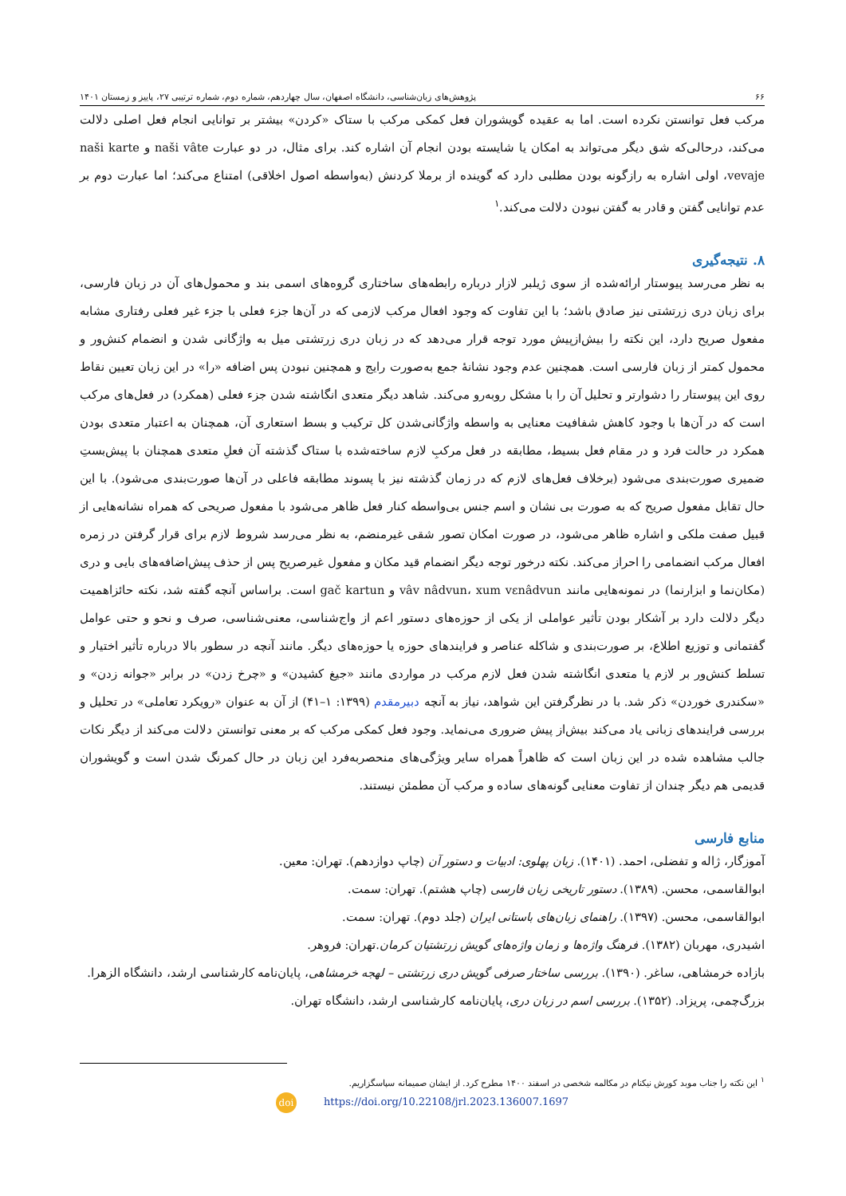۶۶ پژوهش‌های زبان‌شناسی، دانشگاه اصفهان، سال چهاردهم، شماره دوم، شماره ترتیبی ۲۷، پاییز و زمستان ۱۴۰۱
مرکب فعل توانستن نکرده است. اما به عقیده گویشوران فعل کمکی مرکب با ستاک «کردن» بیشتر بر توانایی انجام فعل اصلی دلالت می‌کند، درحالی‌که شق دیگر می‌تواند به امکان یا شایسته بودن انجام آن اشاره کند. برای مثال، در دو عبارت naši vâte و naši karte vevaje، اولی اشاره به رازگونه بودن مطلبی دارد که گوینده از برملا کردنش (به‌واسطه اصول اخلاقی) امتناع می‌کند؛ اما عبارت دوم بر عدم توانایی گفتن و قادر به گفتن نبودن دلالت می‌کند.<sup>۱</sup>
۸. نتیجه‌گیری
به نظر می‌رسد پیوستار ارائه‌شده از سوی ژیلبر لازار درباره رابطه‌های ساختاری گروه‌های اسمی بند و محمول‌های آن در زبان فارسی، برای زبان دری زرتشتی نیز صادق باشد؛ با این تفاوت که وجود افعال مرکب لازمی که در آن‌ها جزء فعلی با جزء غیر فعلی رفتاری مشابه مفعول صریح دارد، این نکته را بیش‌ازپیش مورد توجه قرار می‌دهد که در زبان دری زرتشتی میل به واژگانی شدن و انضمام کنش‌ور و محمول کمتر از زبان فارسی است. همچنین عدم وجود نشانهٔ جمع به‌صورت رایج و همچنین نبودن پس اضافه «را» در این زبان تعیین نقاط روی این پیوستار را دشوارتر و تحلیل آن را با مشکل روبه‌رو می‌کند. شاهد دیگر متعدی انگاشته شدن جزء فعلی (همکرد) در فعل‌های مرکب است که در آن‌ها با وجود کاهش شفافیت معنایی به واسطه واژگانی‌شدن کل ترکیب و بسط استعاری آن، همچنان به اعتبار متعدی بودن همکرد در حالت فرد و در مقام فعل بسیط، مطابقه در فعل مرکبِ لازم ساخته‌شده با ستاک گذشته آن فعلِ متعدی همچنان با پیش‌بستِ ضمیری صورت‌بندی می‌شود (برخلاف فعل‌های لازم که در زمان گذشته نیز با پسوند مطابقه فاعلی در آن‌ها صورت‌بندی می‌شود). با این حال تقابل مفعول صریح که به صورت بی نشان و اسم جنس بی‌واسطه کنار فعل ظاهر می‌شود با مفعول صریحی که همراه نشانه‌هایی از قبیل صفت ملکی و اشاره ظاهر می‌شود، در صورت امکان تصور شقی غیرمنضم، به نظر می‌رسد شروط لازم برای قرار گرفتن در زمره افعال مرکب انضمامی را احراز می‌کند. نکته درخور توجه دیگر انضمام قید مکان و مفعول غیرصریح پس از حذف پیش‌اضافه‌های بایی و دری (مکان‌نما و ابزارنما) در نمونه‌هایی مانند vâv nâdvun، xum vɛnâdvun و gač kartun است. براساس آنچه گفته شد، نکته حائزاهمیت دیگر دلالت دارد بر آشکار بودن تأثیر عواملی از یکی از حوزه‌های دستور اعم از واج‌شناسی، معنی‌شناسی، صرف و نحو و حتی عوامل گفتمانی و توزیع اطلاع، بر صورت‌بندی و شاکله عناصر و فرایندهای حوزه یا حوزه‌های دیگر. مانند آنچه در سطور بالا درباره تأثیر اختیار و تسلط کنش‌ور بر لازم یا متعدی انگاشته شدن فعل لازم مرکب در مواردی مانند «جیغ کشیدن» و «چرخ زدن» در برابر «جوانه زدن» و «سکندری خوردن» ذکر شد. با در نظرگرفتن این شواهد، نیاز به آنچه دبیرمقدم (۱۳۹۹: ۱–۴۱) از آن به عنوان «رویکرد تعاملی» در تحلیل و بررسی فرایندهای زبانی یاد می‌کند بیش‌از پیش ضروری می‌نماید. وجود فعل کمکی مرکب که بر معنی توانستن دلالت می‌کند از دیگر نکات جالب مشاهده شده در این زبان است که ظاهراً همراه سایر ویژگی‌های منحصربه‌فرد این زبان در حال کمرنگ شدن است و گویشوران قدیمی هم دیگر چندان از تفاوت معنایی گونه‌های ساده و مرکب آن مطمئن نیستند.
منابع فارسی
آموزگار، ژاله و تفضلی، احمد. (۱۴۰۱). زبان پهلوی: ادبیات و دستور آن (چاپ دوازدهم). تهران: معین.
ابوالقاسمی، محسن. (۱۳۸۹). دستور تاریخی زبان فارسی (چاپ هشتم). تهران: سمت.
ابوالقاسمی، محسن. (۱۳۹۷). راهنمای زبان‌های باستانی ایران (جلد دوم). تهران: سمت.
اشیدری، مهربان (۱۳۸۲). فرهنگ واژه‌ها و زمان واژه‌های گویش زرتشتیان کرمان.تهران: فروهر.
بازاده خرمشاهی، ساغر. (۱۳۹۰). بررسی ساختار صرفی گویش دری زرتشتی – لهجه خرمشاهی، پایان‌نامه کارشناسی ارشد، دانشگاه الزهرا.
بزرگ‌چمی، پریزاد. (۱۳۵۲). بررسی اسم در زبان دری، پایان‌نامه کارشناسی ارشد، دانشگاه تهران.
<sup>۱</sup> این نکته را جناب موبد کورش نیکنام در مکالمه شخصی در اسفند ۱۴۰۰ مطرح کرد. از ایشان صمیمانه سپاسگزاریم.
doi https://doi.org/10.22108/jrl.2023.136007.1697